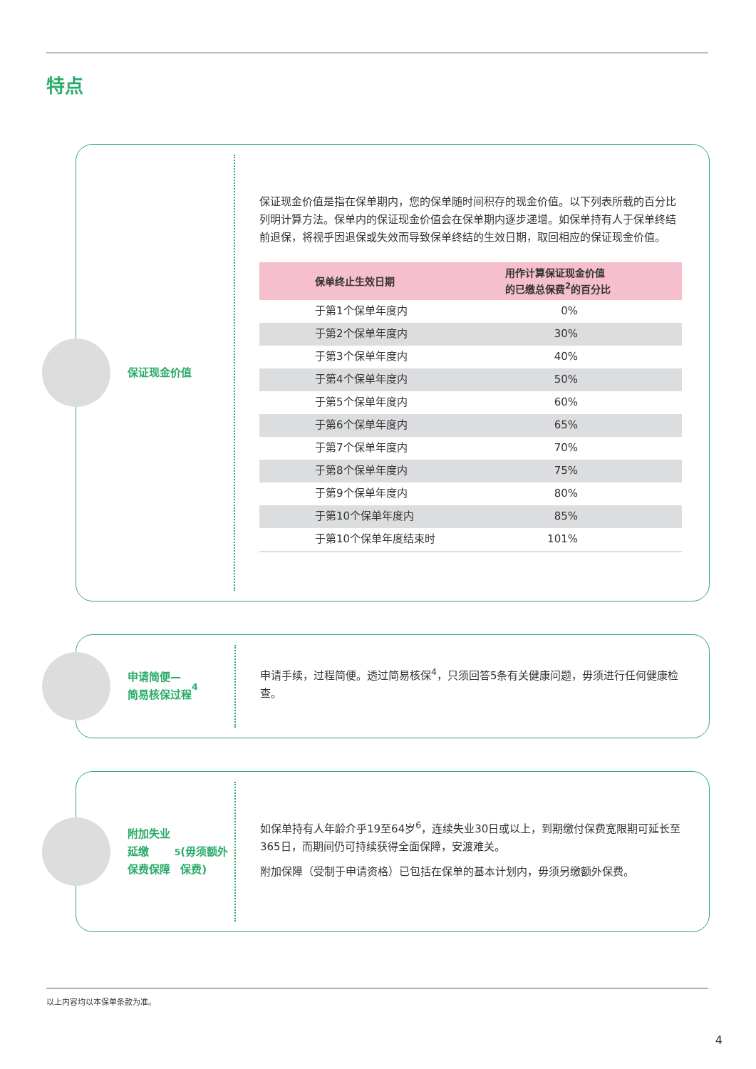特点
保证现金价值
保证现金价值是指在保单期内，您的保单随时间积存的现金价值。以下列表所载的百分比列明计算方法。保单内的保证现金价值会在保单期内逐步递增。如保单持有人于保单终结前退保，将视乎因退保或失效而导致保单终结的生效日期，取回相应的保证现金价值。
| 保单终止生效日期 | 用作计算保证现金价值 的已缴总保费<sup>2</sup>的百分比 |
| --- | --- |
| 于第1个保单年度内 | 0% |
| 于第2个保单年度内 | 30% |
| 于第3个保单年度内 | 40% |
| 于第4个保单年度内 | 50% |
| 于第5个保单年度内 | 60% |
| 于第6个保单年度内 | 65% |
| 于第7个保单年度内 | 70% |
| 于第8个保单年度内 | 75% |
| 于第9个保单年度内 | 80% |
| 于第10个保单年度内 | 85% |
| 于第10个保单年度结束时 | 101% |
申请简便—
简易核保过程<sup>4</sup>
申请手续，过程简便。透过简易核保<sup>4</sup>，只须回答5条有关健康问题，毋须进行任何健康检查。
附加失业延缴
保费保障<sup>5</sup>
(毋须额外保费)
如保单持有人年龄介乎19至64岁<sup>6</sup>，连续失业30日或以上，到期缴付保费宽限期可延长至365日，而期间仍可持续获得全面保障，安渡难关。
附加保障（受制于申请资格）已包括在保单的基本计划内，毋须另缴额外保费。
以上内容均以本保单条款为准。
4